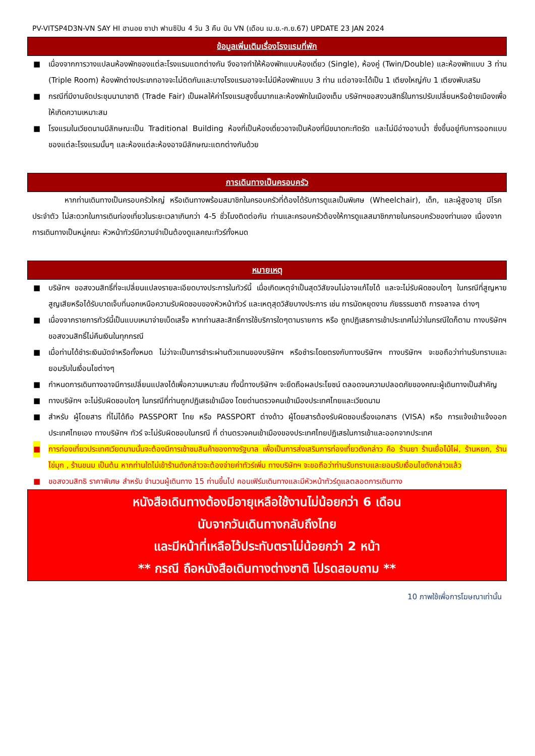PV-VITSP4D3N-VN SAY HI ฮานอย ซาปา ฟานซิปัน 4 วัน 3 คืน บิน VN (เดือน เม.ย.-ก.ย.67) UPDATE 23 JAN 2024
ข้อมูลเพิ่มเติมเรื่องโรงแรมที่พัก
■ เนื่องจากการวางแปลนห้องพักของแต่ละโรงแรมแตกต่างกัน จึงอาจทำให้ห้องพักแบบห้องเดี่ยว (Single), ห้องคู่ (Twin/Double) และห้องพักแบบ 3 ท่าน (Triple Room) ห้องพักต่างประเภทอาจจะไม่ติดกันและบางโรงแรมอาจจะไม่มีห้องพักแบบ 3 ท่าน แต่อาจจะได้เป็น 1 เตียงใหญ่กับ 1 เตียงพับเสริม
■ กรณีที่มีงานจัดประชุมนานาชาติ (Trade Fair) เป็นผลให้ค่าโรงแรมสูงขึ้นมากและห้องพักในเมืองเต็ม บริษัทฯขอสงวนสิทธิ์ในการปรับเปลี่ยนหรือย้ายเมืองเพื่อให้เกิดความเหมาะสม
■ โรงแรมในเวียดนามมีลักษณะเป็น Traditional Building ห้องที่เป็นห้องเดี่ยวอาจเป็นห้องที่มีขนาดกะทัดรัด และไม่มีอ่างอาบน้ำ ซึ่งขึ้นอยู่กับการออกแบบของแต่ละโรงแรมนั้นๆ และห้องแต่ละห้องอาจมีลักษณะแตกต่างกันด้วย
การเดินทางเป็นครอบครัว
หากท่านเดินทางเป็นครอบครัวใหญ่ หรือเดินทางพร้อมสมาชิกในครอบครัวที่ต้องได้รับการดูแลเป็นพิเศษ (Wheelchair), เด็ก, และผู้สูงอายุ มีโรคประจำตัว ไม่สะดวกในการเดินท่องเที่ยวในระยะเวลาเกินกว่า 4-5 ชั่วโมงติดต่อกัน ท่านและครอบครัวต้องให้การดูแลสมาชิกภายในครอบครัวของท่านเอง เนื่องจากการเดินทางเป็นหมู่คณะ หัวหน้าทัวร์มีความจำเป็นต้องดูแลคณะทัวร์ทั้งหมด
หมายเหตุ
■ บริษัทฯ ขอสงวนสิทธิ์ที่จะเปลี่ยนแปลงรายละเอียดบางประการในทัวร์นี้ เมื่อเกิดเหตุจำเป็นสุดวิสัยจนไม่อาจแก้ไขได้ และจะไม่รับผิดชอบใดๆ ในกรณีที่สูญหาย สูญเสียหรือได้รับบาดเจ็บที่นอกเหนือความรับผิดชอบของหัวหน้าทัวร์ และเหตุสุดวิสัยบางประการ เช่น การนัดหยุดงาน ภัยธรรมชาติ การจลาจล ต่างๆ
■ เนื่องจากรายการทัวร์นี้เป็นแบบเหมาจ่ายเบ็ดเสร็จ หากท่านสละสิทธิ์การใช้บริการใดๆตามรายการ หรือ ถูกปฏิเสธการเข้าประเทศไม่ว่าในกรณีใดก็ตาม ทางบริษัทฯ ขอสงวนสิทธิ์ไม่คืนเงินในทุกกรณี
■ เมื่อท่านได้ชำระเงินมัดจำหรือทั้งหมด ไม่ว่าจะเป็นการชำระผ่านตัวแทนของบริษัทฯ หรือชำระโดยตรงกับทางบริษัทฯ ทางบริษัทฯ จะขอถือว่าท่านรับทราบและยอมรับในเงื่อนไขต่างๆ
■ กำหนดการเดินทางอาจมีการเปลี่ยนแปลงได้เพื่อความเหมาะสม ทั้งนี้ทางบริษัทฯ จะยึดถือผลประโยชน์ ตลอดจนความปลอดภัยของคณะผู้เดินทางเป็นสำคัญ
■ ทางบริษัทฯ จะไม่รับผิดชอบใดๆ ในกรณีที่ท่านถูกปฏิเสธเข้าเมือง โดยด่านตรวจคนเข้าเมืองประเทศไทยและเวียดนาม
■ สำหรับ ผู้โดยสาร ที่ไม่ได้ถือ PASSPORT ไทย หรือ PASSPORT ต่างด้าว ผู้โดยสารต้องรับผิดชอบเรื่องเอกสาร (VISA) หรือ การแจ้งเข้าแจ้งออกประเทศไทยเอง ทางบริษัทฯ ทัวร์ จะไม่รับผิดชอบในกรณี ที่ ด่านตรวจคนเข้าเมืองของประเทศไทยปฏิเสธในการเข้าและออกจากประเทศ
■ การท่องเที่ยวประเทศเวียดนามนั้นจะต้องมีการเข้าชมสินค้าของทางรัฐบาล เพื่อเป็นการส่งเสริมการท่องเที่ยวดังกล่าว คือ ร้านยา ร้านเยื่อไม้ไผ่, ร้านหยก, ร้านไข่มุก , ร้านขนม เป็นต้น หากท่านใดไม่เข้าร้านดังกล่าวจะต้องจ่ายค่าทัวร์เพิ่ม ทางบริษัทฯ จะขอถือว่าท่านรับทราบและยอมรับเงื่อนไขดังกล่าวแล้ว
■ ขอสงวนสิทธิ ราคาพิเศษ สำหรับ จำนวนผู้เดินทาง 15 ท่านขึ้นไป คอนเฟิร์มเดินทางและมีหัวหน้าทัวร์ดูแลตลอดการเดินทาง
หนังสือเดินทางต้องมีอายุเหลือใช้งานไม่น้อยกว่า 6 เดือน
นับจากวันเดินทางกลับถึงไทย
และมีหน้าที่เหลือไว้ประทับตราไม่น้อยกว่า 2 หน้า
** กรณี ถือหนังสือเดินทางต่างชาติ โปรดสอบถาม **
10 ภาพใช้เพื่อการโฆษณาเท่านั้น